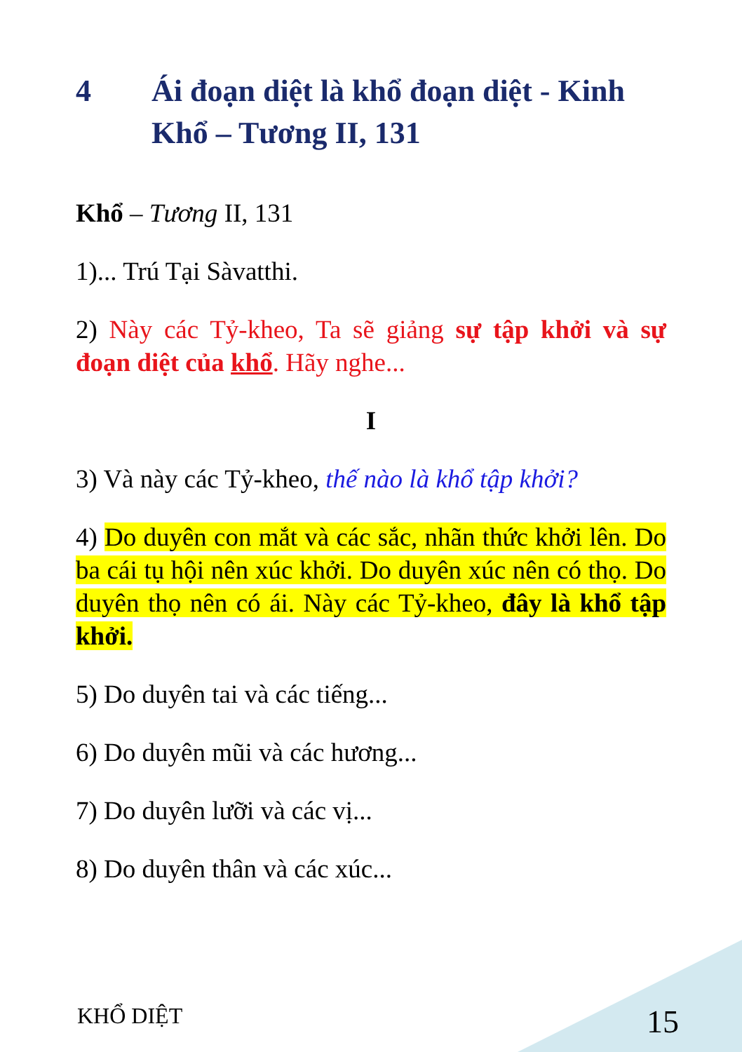4 Ái đoạn diệt là khổ đoạn diệt - Kinh Khổ – Tương II, 131
Khổ – Tương II, 131
1)... Trú Tại Sàvatthi.
2) Này các Tỷ-kheo, Ta sẽ giảng sự tập khởi và sự đoạn diệt của khổ. Hãy nghe...
I
3) Và này các Tỷ-kheo, thế nào là khổ tập khởi?
4) Do duyên con mắt và các sắc, nhãn thức khởi lên. Do ba cái tụ hội nên xúc khởi. Do duyên xúc nên có thọ. Do duyên thọ nên có ái. Này các Tỷ-kheo, đây là khổ tập khởi.
5) Do duyên tai và các tiếng...
6) Do duyên mũi và các hương...
7) Do duyên lưỡi và các vị...
8) Do duyên thân và các xúc...
KHỔ DIỆT 15